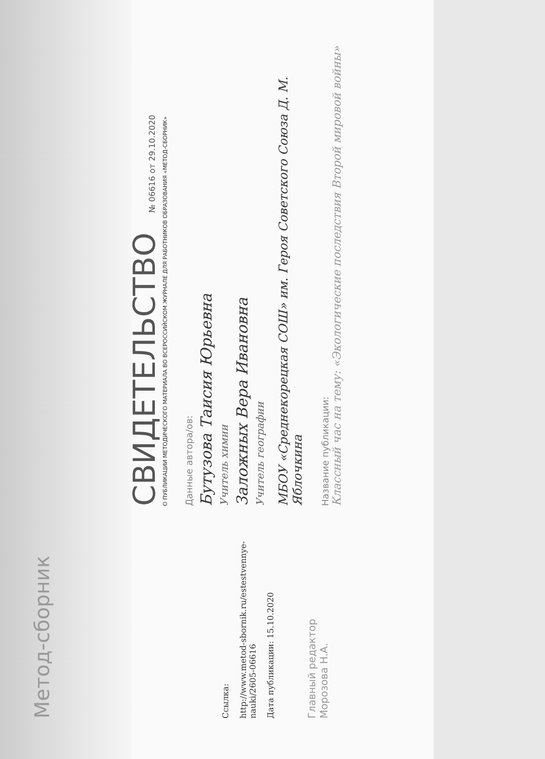Метод-сборник
Ссылка:
http://www.metod-sbornik.ru/estestvennye-nauki/2605-06616
Дата публикации: 15.10.2020
Главный редактор
Морозова Н.А.
СВИДЕТЕЛЬСТВО № 06616 от 29.10.2020
О ПУБЛИКАЦИИ МЕТОДИЧЕСКОГО МАТЕРИАЛА ВО ВСЕРОССИЙСКОМ ЖУРНАЛЕ ДЛЯ РАБОТНИКОВ ОБРАЗОВАНИЯ «МЕТОД-СБОРНИК»
Данные автора/ов:
Бутузова Таисия Юрьевна
Учитель химии
Заложных Вера Ивановна
Учитель географии
МБОУ «Среднекорецкая СОШ» им. Героя Советского Союза Д. М. Яблочкина
Название публикации:
Классный час на тему: «Экологические последствия Второй мировой войны»